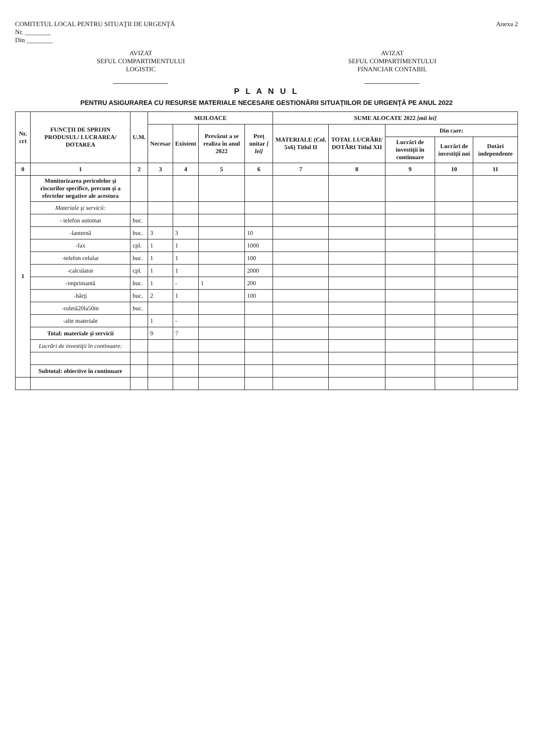COMITETUL LOCAL PENTRU SITUAŢII DE URGENŢĂ
Nr. ________
Din ________
Anexa 2
AVIZAT
SEFUL COMPARTIMENTULUI
LOGISTIC
AVIZAT
SEFUL COMPARTIMENTULUI
FINANCIAR CONTABIL
P L A N U L
PENTRU ASIGURAREA CU RESURSE MATERIALE NECESARE GESTIONĂRII SITUAŢIILOR DE URGENŢĂ PE ANUL 2022
| Nr. crt | FUNCŢII DE SPRIJIN PRODUSUL/ LUCRAREA/ DOTAREA | U.M. | MIJLOACE | | | | SUME ALOCATE 2022 [mii lei] | | | | |
| --- | --- | --- | --- | --- | --- | --- | --- | --- | --- | --- | --- |
| | | | Necesar | Existent | Prevăzut a se realiza în anul 2022 | Preţ unitar [ lei] | MATERIALE (Col. 5x6) Titlul II | TOTAL LUCRĂRI/ DOTĂRI Titlul XII | Din care: | | |
| | | | | | | | | | Lucrări de investiţii în continuare | Lucrări de investiţii noi | Dotări independente |
| 0 | 1 | 2 | 3 | 4 | 5 | 6 | 7 | 8 | 9 | 10 | 11 |
| 1 | Monitorizarea pericolelor şi riscurilor specifice, precum şi a efectelor negative ale acestora | | | | | | | | | | |
| | Materiale şi servicii: | | | | | | | | | | |
| | - telefon automat | buc. | | | | | | | | | |
| | -lanternă | buc. | 3 | 3 | | 10 | | | | | |
| | -fax | cpl. | 1 | 1 | | 1000 | | | | | |
| | -telefon celular | buc. | 1 | 1 | | 100 | | | | | |
| | -calculator | cpl. | 1 | 1 | | 2000 | | | | | |
| | -imprimantă | buc. | 1 | - | 1 | 200 | | | | | |
| | -hărţi | buc. | 2 | 1 | | 100 | | | | | |
| | -ruletă20la50m | buc. | | | | | | | | | |
| | -alte materiale | | 1 | - | | | | | | | |
| | Total: materiale şi servicii | | 9 | 7 | | | | | | | |
| | Lucrări de investiţii în continuare: | | | | | | | | | | |
| | Subtotal: obiective în continuare | | | | | | | | | | |